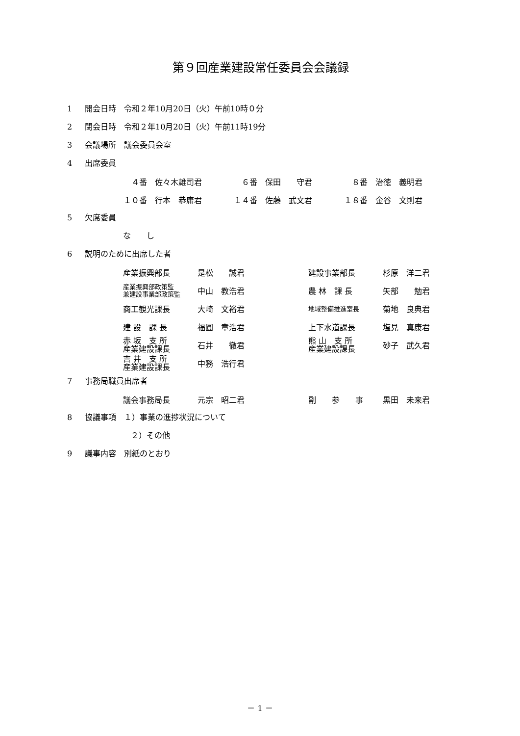第９回産業建設常任委員会会議録
1 開会日時　令和２年10月20日（火）午前10時０分
2 閉会日時　令和２年10月20日（火）午前11時19分
3 会議場所　議会委員会室
4 出席委員
| ４番 佐々木雄司君 | ６番 保田 守君 | ８番 治徳 義明君 |
| １０番 行本 恭庸君 | １４番 佐藤 武文君 | １８番 金谷 文則君 |
5 欠席委員
な　　し
6 説明のために出席した者
| 産業振興部長 | 是松 誠君 | 建設事業部長 | 杉原 洋二君 |
| 産業振興部政策監 兼建設事業部政策監 | 中山 教浩君 | 農 林 課 長 | 矢部 勉君 |
| 商工観光課長 | 大崎 文裕君 | 地域整備推進室長 | 菊地 良典君 |
| 建 設 課 長 | 福圓 章浩君 | 上下水道課長 | 塩見 真康君 |
| 赤 坂 支 所 産業建設課長 | 石井 徹君 | 熊 山 支 所 産業建設課長 | 砂子 武久君 |
| 吉 井 支 所 産業建設課長 | 中務 浩行君 | | |
7 事務局職員出席者
| 議会事務局長 | 元宗 昭二君 | 副 参 事 | 黒田 未来君 |
8 協議事項　１）事業の進捗状況について
２）その他
9 議事内容　別紙のとおり
－ 1 －